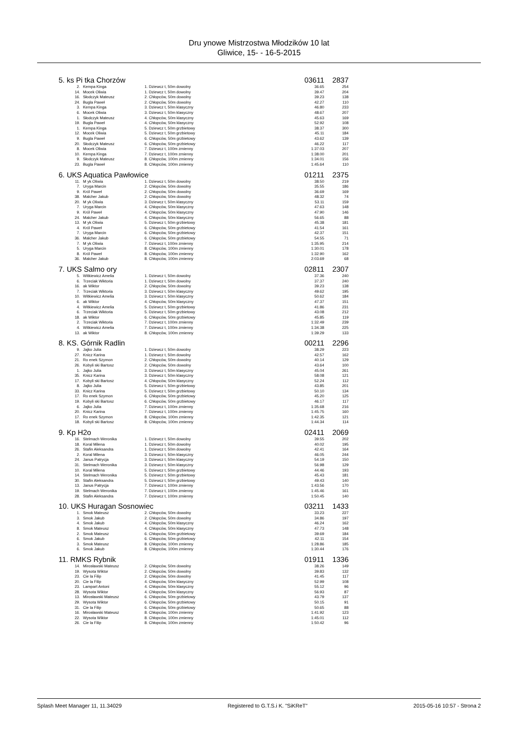Dru ynowe Mistrzostwa Młodzików 10 lat
Gliwice, 15- - 16-5-2015
| 5. ks Pi tka Chorzów | | | 03611 | 2837 |
| 2. | Kempa Kinga | 1. Dziewcz t, 50m dowolny | 36.65 | 254 |
| 14. | Mocek Oliwia | 1. Dziewcz t, 50m dowolny | 39.47 | 204 |
| 16. | Słodczyk Mateusz | 2. Chłopców, 50m dowolny | 39.23 | 138 |
| 24. | Bugla Paweł | 2. Chłopców, 50m dowolny | 42.27 | 110 |
| 3. | Kempa Kinga | 3. Dziewcz t, 50m klasyczny | 46.80 | 233 |
| 6. | Mocek Oliwia | 3. Dziewcz t, 50m klasyczny | 48.67 | 207 |
| 1. | Słodczyk Mateusz | 4. Chłopców, 50m klasyczny | 45.63 | 169 |
| 19. | Bugla Paweł | 4. Chłopców, 50m klasyczny | 52.92 | 108 |
| 1. | Kempa Kinga | 5. Dziewcz t, 50m grzbietowy | 38.37 | 300 |
| 12. | Mocek Oliwia | 5. Dziewcz t, 50m grzbietowy | 45.11 | 184 |
| 9. | Bugla Paweł | 6. Chłopców, 50m grzbietowy | 43.62 | 139 |
| 20. | Słodczyk Mateusz | 6. Chłopców, 50m grzbietowy | 46.22 | 117 |
| 8. | Mocek Oliwia | 7. Dziewcz t, 100m zmienny | 1:37.03 | 207 |
| 10. | Kempa Kinga | 7. Dziewcz t, 100m zmienny | 1:38.00 | 201 |
| 9. | Słodczyk Mateusz | 8. Chłopców, 100m zmienny | 1:34.01 | 156 |
| 23. | Bugla Paweł | 8. Chłopców, 100m zmienny | 1:45.64 | 110 |
| 6. UKS Aquatica Pawłowice | | | 01211 | 2375 |
| 11. | M yk Oliwia | 1. Dziewcz t, 50m dowolny | 38.50 | 219 |
| 7. | Uryga Marcin | 2. Chłopców, 50m dowolny | 35.55 | 186 |
| 9. | Król Paweł | 2. Chłopców, 50m dowolny | 36.69 | 169 |
| 38. | Malcher Jakub | 2. Chłopców, 50m dowolny | 48.32 | 74 |
| 20. | M yk Oliwia | 3. Dziewcz t, 50m klasyczny | 53.11 | 159 |
| 7. | Uryga Marcin | 4. Chłopców, 50m klasyczny | 47.63 | 148 |
| 9. | Król Paweł | 4. Chłopców, 50m klasyczny | 47.90 | 146 |
| 24. | Malcher Jakub | 4. Chłopców, 50m klasyczny | 56.65 | 88 |
| 13. | M yk Oliwia | 5. Dziewcz t, 50m grzbietowy | 45.38 | 181 |
| 4. | Król Paweł | 6. Chłopców, 50m grzbietowy | 41.54 | 161 |
| 7. | Uryga Marcin | 6. Chłopców, 50m grzbietowy | 42.37 | 151 |
| 36. | Malcher Jakub | 6. Chłopców, 50m grzbietowy | 54.55 | 71 |
| 7. | M yk Oliwia | 7. Dziewcz t, 100m zmienny | 1:35.95 | 214 |
| 5. | Uryga Marcin | 8. Chłopców, 100m zmienny | 1:30.01 | 178 |
| 8. | Król Paweł | 8. Chłopców, 100m zmienny | 1:32.90 | 162 |
| 36. | Malcher Jakub | 8. Chłopców, 100m zmienny | 2:03.69 | 68 |
| 7. UKS Salmo ory | | | 02811 | 2307 |
| 5. | Witkiewicz Amelia | 1. Dziewcz t, 50m dowolny | 37.36 | 240 |
| 6. | Trzeciak Wiktoria | 1. Dziewcz t, 50m dowolny | 37.37 | 240 |
| 16. | ak Wiktor | 2. Chłopców, 50m dowolny | 39.23 | 138 |
| 7. | Trzeciak Wiktoria | 3. Dziewcz t, 50m klasyczny | 49.62 | 195 |
| 10. | Witkiewicz Amelia | 3. Dziewcz t, 50m klasyczny | 50.62 | 184 |
| 6. | ak Wiktor | 4. Chłopców, 50m klasyczny | 47.37 | 151 |
| 4. | Witkiewicz Amelia | 5. Dziewcz t, 50m grzbietowy | 41.86 | 231 |
| 6. | Trzeciak Wiktoria | 5. Dziewcz t, 50m grzbietowy | 43.08 | 212 |
| 18. | ak Wiktor | 6. Chłopców, 50m grzbietowy | 45.85 | 119 |
| 2. | Trzeciak Wiktoria | 7. Dziewcz t, 100m zmienny | 1:32.49 | 239 |
| 4. | Witkiewicz Amelia | 7. Dziewcz t, 100m zmienny | 1:34.38 | 225 |
| 13. | ak Wiktor | 8. Chłopców, 100m zmienny | 1:39.29 | 133 |
| 8. KS. Górnik Radlin | | | 00211 | 2296 |
| 9. | Jajko Julia | 1. Dziewcz t, 50m dowolny | 38.29 | 223 |
| 27. | Knicz Karina | 1. Dziewcz t, 50m dowolny | 42.57 | 162 |
| 21. | Ro enek Szymon | 2. Chłopców, 50m dowolny | 40.14 | 129 |
| 26. | Kobyli ski Bartosz | 2. Chłopców, 50m dowolny | 43.64 | 100 |
| 1. | Jajko Julia | 3. Dziewcz t, 50m klasyczny | 45.04 | 261 |
| 35. | Knicz Karina | 3. Dziewcz t, 50m klasyczny | 58.08 | 121 |
| 17. | Kobyli ski Bartosz | 4. Chłopców, 50m klasyczny | 52.24 | 112 |
| 8. | Jajko Julia | 5. Dziewcz t, 50m grzbietowy | 43.85 | 201 |
| 33. | Knicz Karina | 5. Dziewcz t, 50m grzbietowy | 50.10 | 134 |
| 17. | Ro enek Szymon | 6. Chłopców, 50m grzbietowy | 45.20 | 125 |
| 19. | Kobyli ski Bartosz | 6. Chłopców, 50m grzbietowy | 46.17 | 117 |
| 6. | Jajko Julia | 7. Dziewcz t, 100m zmienny | 1:35.68 | 216 |
| 20. | Knicz Karina | 7. Dziewcz t, 100m zmienny | 1:45.75 | 160 |
| 17. | Ro enek Szymon | 8. Chłopców, 100m zmienny | 1:42.35 | 121 |
| 18. | Kobyli ski Bartosz | 8. Chłopców, 100m zmienny | 1:44.34 | 114 |
| 9. Kp H2o | | | 02411 | 2069 |
| 16. | Stelmach Weronika | 1. Dziewcz t, 50m dowolny | 39.55 | 202 |
| 18. | Koral Milena | 1. Dziewcz t, 50m dowolny | 40.02 | 195 |
| 26. | Stafin Aleksandra | 1. Dziewcz t, 50m dowolny | 42.41 | 164 |
| 2. | Koral Milena | 3. Dziewcz t, 50m klasyczny | 46.05 | 244 |
| 24. | Janus Patrycja | 3. Dziewcz t, 50m klasyczny | 54.19 | 150 |
| 31. | Stelmach Weronika | 3. Dziewcz t, 50m klasyczny | 56.98 | 129 |
| 10. | Koral Milena | 5. Dziewcz t, 50m grzbietowy | 44.46 | 193 |
| 14. | Stelmach Weronika | 5. Dziewcz t, 50m grzbietowy | 45.43 | 181 |
| 30. | Stafin Aleksandra | 5. Dziewcz t, 50m grzbietowy | 49.43 | 140 |
| 13. | Janus Patrycja | 7. Dziewcz t, 100m zmienny | 1:43.56 | 170 |
| 19. | Stelmach Weronika | 7. Dziewcz t, 100m zmienny | 1:45.46 | 161 |
| 28. | Stafin Aleksandra | 7. Dziewcz t, 100m zmienny | 1:50.45 | 140 |
| 10. UKS Huragan Sosnowiec | | | 03211 | 1433 |
| 1. | Smok Mateusz | 2. Chłopców, 50m dowolny | 33.23 | 227 |
| 3. | Smok Jakub | 2. Chłopców, 50m dowolny | 34.86 | 197 |
| 4. | Smok Jakub | 4. Chłopców, 50m klasyczny | 46.24 | 162 |
| 8. | Smok Mateusz | 4. Chłopców, 50m klasyczny | 47.73 | 148 |
| 2. | Smok Mateusz | 6. Chłopców, 50m grzbietowy | 39.69 | 184 |
| 6. | Smok Jakub | 6. Chłopców, 50m grzbietowy | 42.11 | 154 |
| 3. | Smok Mateusz | 8. Chłopców, 100m zmienny | 1:28.86 | 185 |
| 6. | Smok Jakub | 8. Chłopców, 100m zmienny | 1:30.44 | 176 |
| 11. RMKS Rybnik | | | 01911 | 1336 |
| 14. | Mirosławski Mateusz | 2. Chłopców, 50m dowolny | 38.26 | 149 |
| 19. | Wysota Wiktor | 2. Chłopców, 50m dowolny | 39.83 | 132 |
| 23. | Cie la Filip | 2. Chłopców, 50m dowolny | 41.45 | 117 |
| 20. | Cie la Filip | 4. Chłopców, 50m klasyczny | 52.99 | 108 |
| 23. | Lampart Antoni | 4. Chłopców, 50m klasyczny | 55.12 | 96 |
| 28. | Wysota Wiktor | 4. Chłopców, 50m klasyczny | 56.93 | 87 |
| 13. | Mirosławski Mateusz | 6. Chłopców, 50m grzbietowy | 43.79 | 137 |
| 29. | Wysota Wiktor | 6. Chłopców, 50m grzbietowy | 50.15 | 91 |
| 31. | Cie la Filip | 6. Chłopców, 50m grzbietowy | 50.65 | 88 |
| 16. | Mirosławski Mateusz | 8. Chłopców, 100m zmienny | 1:41.92 | 123 |
| 22. | Wysota Wiktor | 8. Chłopców, 100m zmienny | 1:45.01 | 112 |
| 26. | Cie la Filip | 8. Chłopców, 100m zmienny | 1:50.42 | 96 |
Splash Meet Manager 11, 11.34029 Registered to G.T.S.i K. "SiKReT" 2015-05-16 10:57 - Strona 2